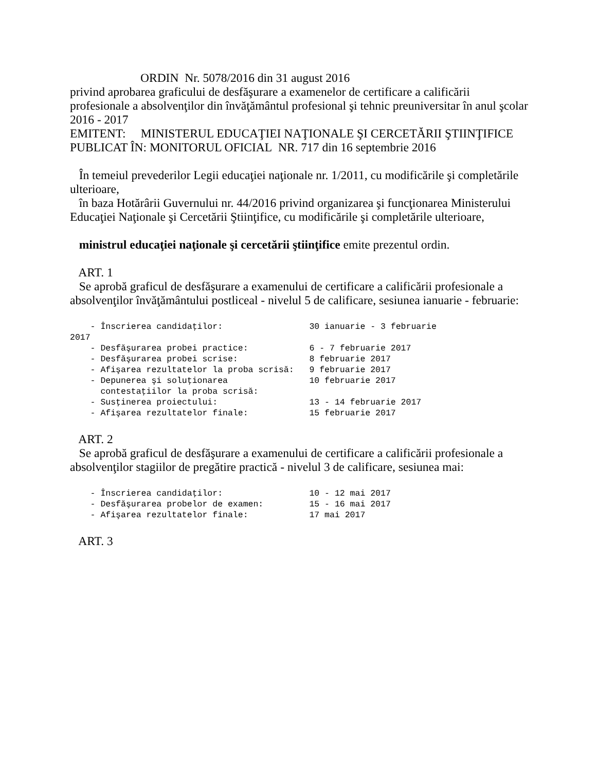ORDIN Nr. 5078/2016 din 31 august 2016
privind aprobarea graficului de desfăşurare a examenelor de certificare a calificării profesionale a absolvenţilor din învăţământul profesional şi tehnic preuniversitar în anul şcolar 2016 - 2017
EMITENT: MINISTERUL EDUCAŢIEI NAŢIONALE ŞI CERCETĂRII ŞTIINŢIFICE
PUBLICAT ÎN: MONITORUL OFICIAL NR. 717 din 16 septembrie 2016
În temeiul prevederilor Legii educaţiei naţionale nr. 1/2011, cu modificările şi completările ulterioare,
în baza Hotărârii Guvernului nr. 44/2016 privind organizarea şi funcţionarea Ministerului Educaţiei Naţionale şi Cercetării Ştiinţifice, cu modificările şi completările ulterioare,
ministrul educaţiei naţionale şi cercetării ştiinţifice emite prezentul ordin.
ART. 1
Se aprobă graficul de desfăşurare a examenului de certificare a calificării profesionale a absolvenţilor învăţământului postliceal - nivelul 5 de calificare, sesiunea ianuarie - februarie:
- Înscrierea candidaţilor: 30 ianuarie - 3 februarie 2017 - Desfăşurarea probei practice: 6 - 7 februarie 2017 - Desfăşurarea probei scrise: 8 februarie 2017 - Afişarea rezultatelor la proba scrisă: 9 februarie 2017 - Depunerea şi soluţionarea 10 februarie 2017 contestaţiilor la proba scrisă: - Susţinerea proiectului: 13 - 14 februarie 2017 - Afişarea rezultatelor finale: 15 februarie 2017
ART. 2
Se aprobă graficul de desfăşurare a examenului de certificare a calificării profesionale a absolvenţilor stagiilor de pregătire practică - nivelul 3 de calificare, sesiunea mai:
- Înscrierea candidaţilor: 10 - 12 mai 2017 - Desfăşurarea probelor de examen: 15 - 16 mai 2017 - Afişarea rezultatelor finale: 17 mai 2017
ART. 3